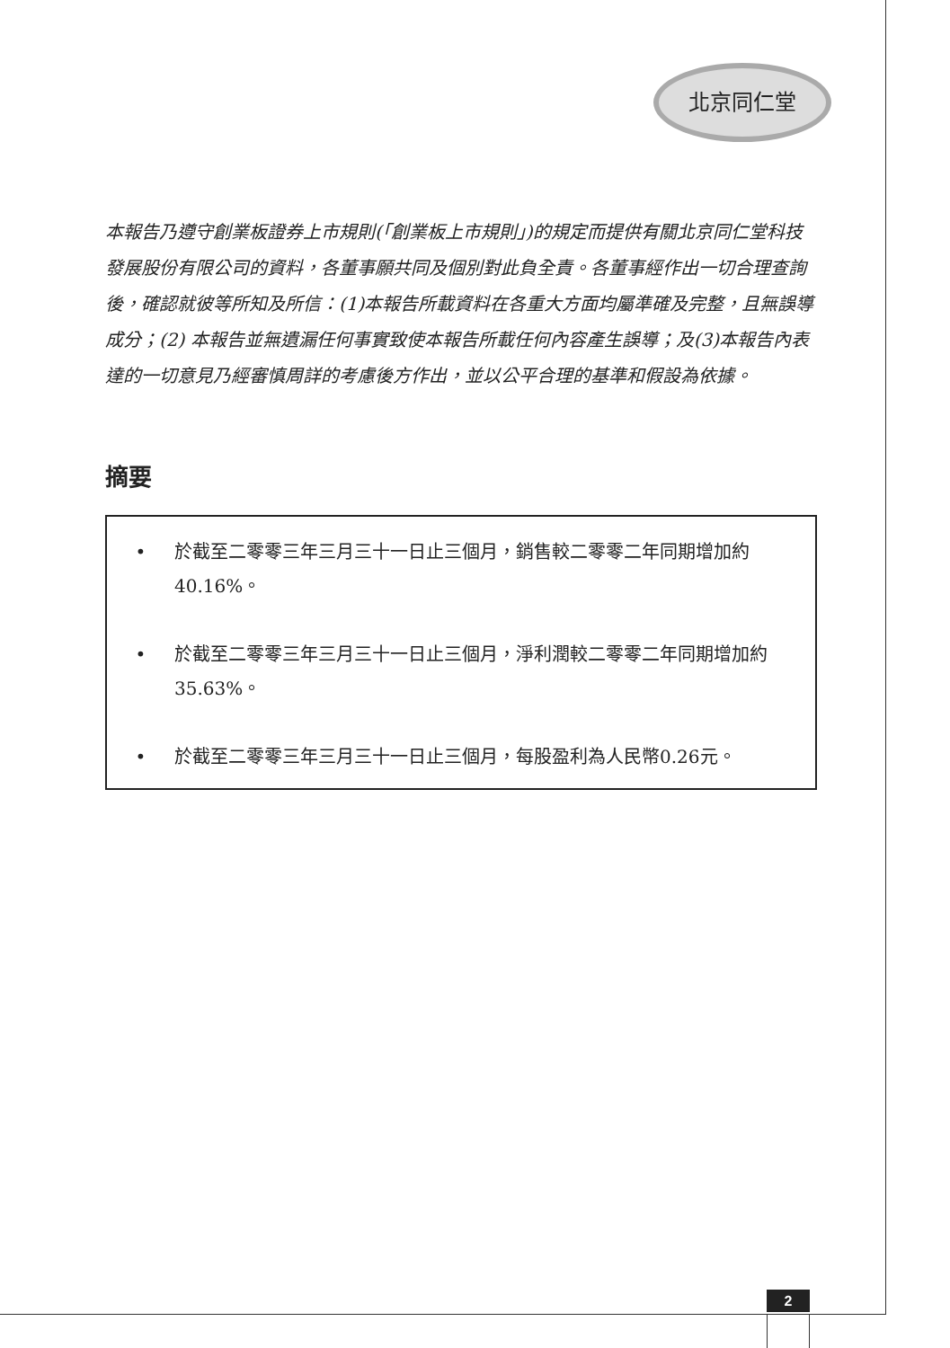北京同仁堂
本報告乃遵守創業板證券上市規則(「創業板上市規則」)的規定而提供有關北京同仁堂科技發展股份有限公司的資料，各董事願共同及個別對此負全責。各董事經作出一切合理查詢後，確認就彼等所知及所信：(1)本報告所載資料在各重大方面均屬準確及完整，且無誤導成分；(2) 本報告並無遺漏任何事實致使本報告所載任何內容產生誤導；及(3)本報告內表達的一切意見乃經審慎周詳的考慮後方作出，並以公平合理的基準和假設為依據。
摘要
• 於截至二零零三年三月三十一日止三個月，銷售較二零零二年同期增加約40.16%。
• 於截至二零零三年三月三十一日止三個月，淨利潤較二零零二年同期增加約35.63%。
• 於截至二零零三年三月三十一日止三個月，每股盈利為人民幣0.26元。
2